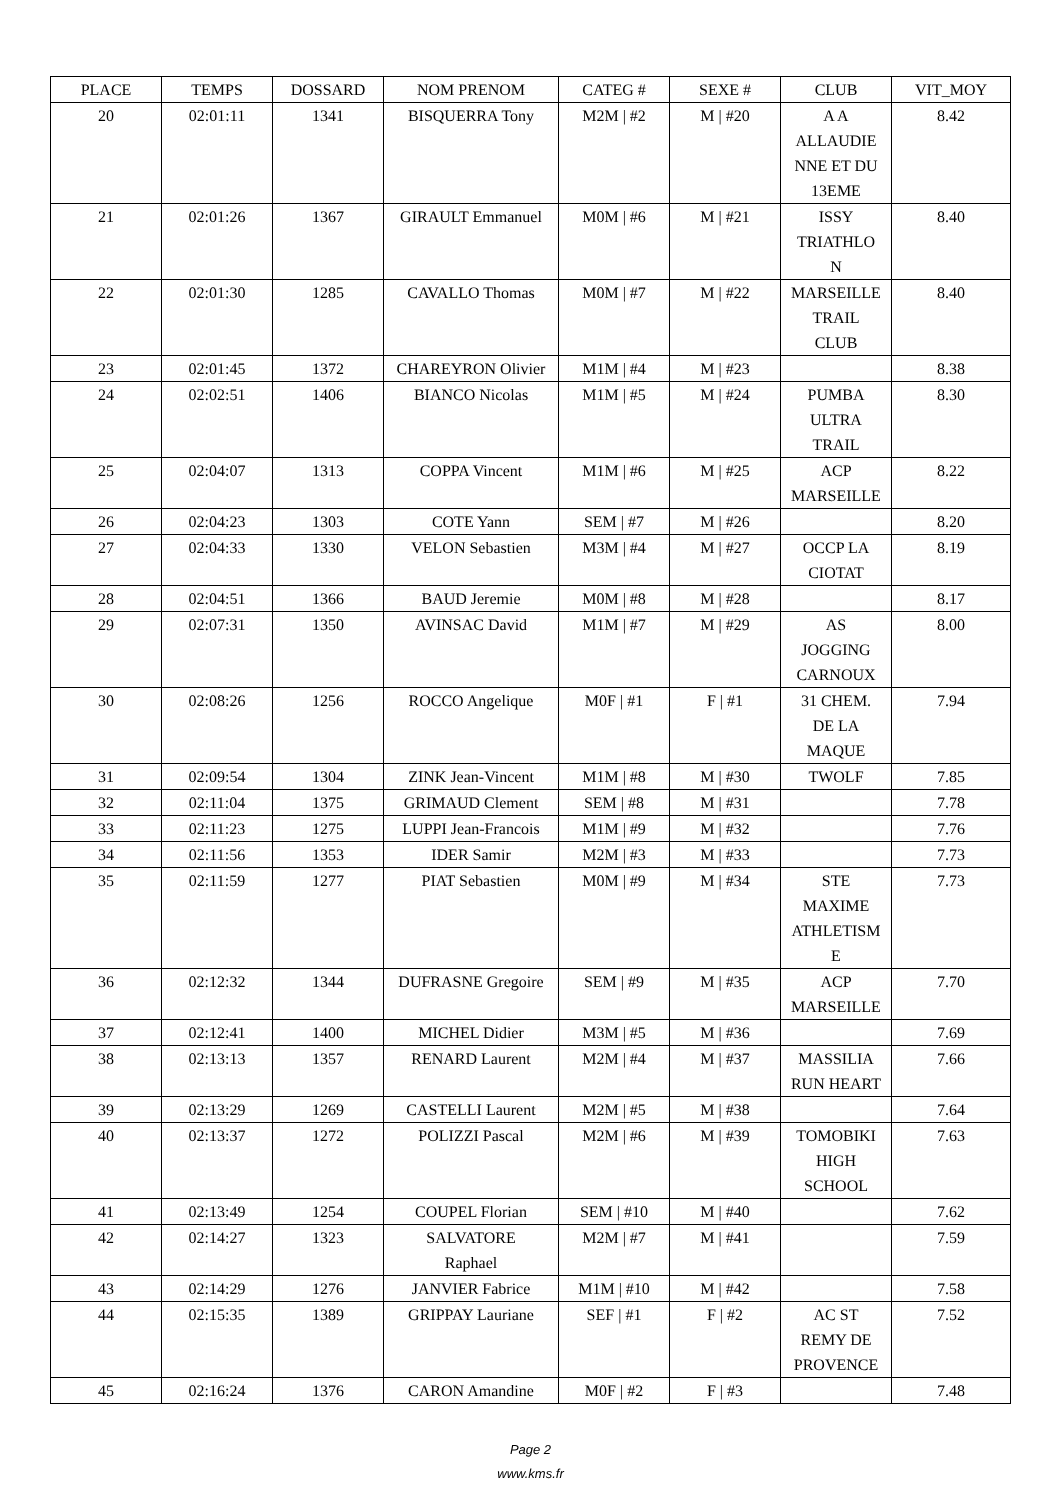| PLACE | TEMPS | DOSSARD | NOM PRENOM | CATEG # | SEXE # | CLUB | VIT_MOY |
| --- | --- | --- | --- | --- | --- | --- | --- |
| 20 | 02:01:11 | 1341 | BISQUERRA Tony | M2M / #2 | M / #20 | A A ALLAUDIE NNE ET DU 13EME | 8.42 |
| 21 | 02:01:26 | 1367 | GIRAULT Emmanuel | M0M / #6 | M / #21 | ISSY TRIATHLO N | 8.40 |
| 22 | 02:01:30 | 1285 | CAVALLO Thomas | M0M / #7 | M / #22 | MARSEILLE TRAIL CLUB | 8.40 |
| 23 | 02:01:45 | 1372 | CHAREYRON Olivier | M1M / #4 | M / #23 | | 8.38 |
| 24 | 02:02:51 | 1406 | BIANCO Nicolas | M1M / #5 | M / #24 | PUMBA ULTRA TRAIL | 8.30 |
| 25 | 02:04:07 | 1313 | COPPA Vincent | M1M / #6 | M / #25 | ACP MARSEILLE | 8.22 |
| 26 | 02:04:23 | 1303 | COTE Yann | SEM / #7 | M / #26 | | 8.20 |
| 27 | 02:04:33 | 1330 | VELON Sebastien | M3M / #4 | M / #27 | OCCP LA CIOTAT | 8.19 |
| 28 | 02:04:51 | 1366 | BAUD Jeremie | M0M / #8 | M / #28 | | 8.17 |
| 29 | 02:07:31 | 1350 | AVINSAC David | M1M / #7 | M / #29 | AS JOGGING CARNOUX | 8.00 |
| 30 | 02:08:26 | 1256 | ROCCO Angelique | M0F / #1 | F / #1 | 31 CHEM. DE LA MAQUE | 7.94 |
| 31 | 02:09:54 | 1304 | ZINK Jean-Vincent | M1M / #8 | M / #30 | TWOLF | 7.85 |
| 32 | 02:11:04 | 1375 | GRIMAUD Clement | SEM / #8 | M / #31 | | 7.78 |
| 33 | 02:11:23 | 1275 | LUPPI Jean-Francois | M1M / #9 | M / #32 | | 7.76 |
| 34 | 02:11:56 | 1353 | IDER Samir | M2M / #3 | M / #33 | | 7.73 |
| 35 | 02:11:59 | 1277 | PIAT Sebastien | M0M / #9 | M / #34 | STE MAXIME ATHLETISM E | 7.73 |
| 36 | 02:12:32 | 1344 | DUFRASNE Gregoire | SEM / #9 | M / #35 | ACP MARSEILLE | 7.70 |
| 37 | 02:12:41 | 1400 | MICHEL Didier | M3M / #5 | M / #36 | | 7.69 |
| 38 | 02:13:13 | 1357 | RENARD Laurent | M2M / #4 | M / #37 | MASSILIA RUN HEART | 7.66 |
| 39 | 02:13:29 | 1269 | CASTELLI Laurent | M2M / #5 | M / #38 | | 7.64 |
| 40 | 02:13:37 | 1272 | POLIZZI Pascal | M2M / #6 | M / #39 | TOMOBIKI HIGH SCHOOL | 7.63 |
| 41 | 02:13:49 | 1254 | COUPEL Florian | SEM / #10 | M / #40 | | 7.62 |
| 42 | 02:14:27 | 1323 | SALVATORE Raphael | M2M / #7 | M / #41 | | 7.59 |
| 43 | 02:14:29 | 1276 | JANVIER Fabrice | M1M / #10 | M / #42 | | 7.58 |
| 44 | 02:15:35 | 1389 | GRIPPAY Lauriane | SEF / #1 | F / #2 | AC ST REMY DE PROVENCE | 7.52 |
| 45 | 02:16:24 | 1376 | CARON Amandine | M0F / #2 | F / #3 | | 7.48 |
Page 2
www.kms.fr